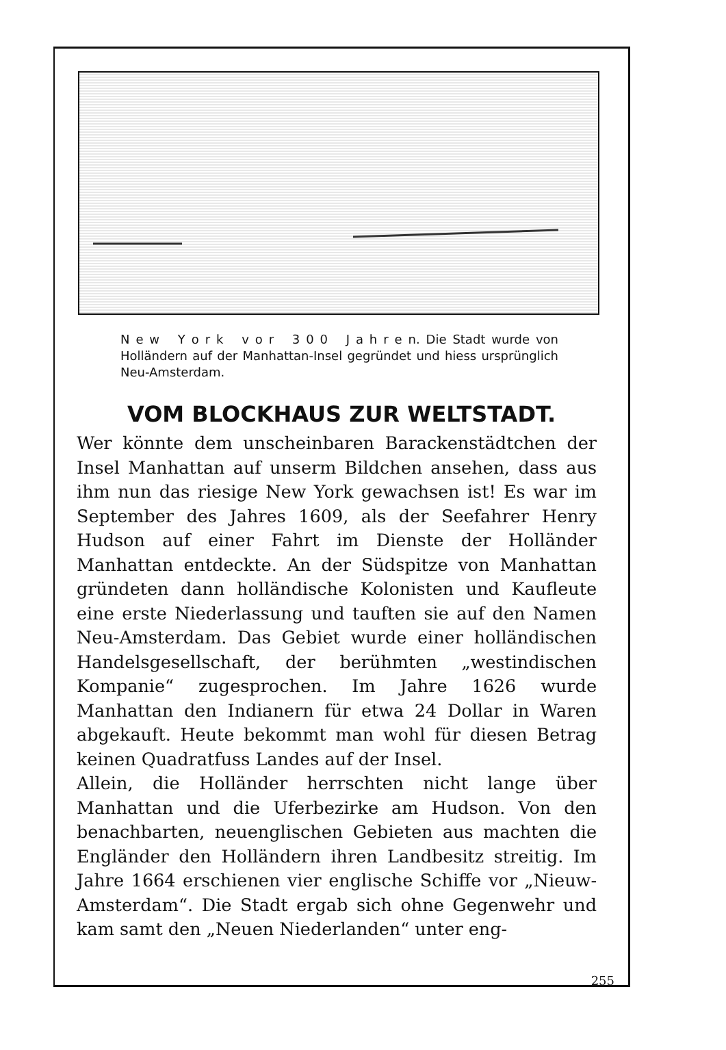N e w Y o r k v o r 3 0 0 J a h r e n. Die Stadt wurde von Holländern auf der Manhattan-Insel gegründet und hiess ursprünglich Neu-Amsterdam.
VOM BLOCKHAUS ZUR WELTSTADT.
Wer könnte dem unscheinbaren Barackenstädtchen der Insel Manhattan auf unserm Bildchen ansehen, dass aus ihm nun das riesige New York gewachsen ist! Es war im September des Jahres 1609, als der Seefahrer Henry Hudson auf einer Fahrt im Dienste der Holländer Manhattan entdeckte. An der Südspitze von Manhattan gründeten dann holländische Kolonisten und Kaufleute eine erste Niederlassung und tauften sie auf den Namen Neu-Amsterdam. Das Gebiet wurde einer holländischen Handelsgesellschaft, der berühmten „westindischen Kompanie“ zugesprochen. Im Jahre 1626 wurde Manhattan den Indianern für etwa 24 Dollar in Waren abgekauft. Heute bekommt man wohl für diesen Betrag keinen Quadratfuss Landes auf der Insel.
Allein, die Holländer herrschten nicht lange über Manhattan und die Uferbezirke am Hudson. Von den benachbarten, neuenglischen Gebieten aus machten die Engländer den Holländern ihren Landbesitz streitig. Im Jahre 1664 erschienen vier englische Schiffe vor „Nieuw-Amsterdam“. Die Stadt ergab sich ohne Gegenwehr und kam samt den „Neuen Niederlanden“ unter eng-
255